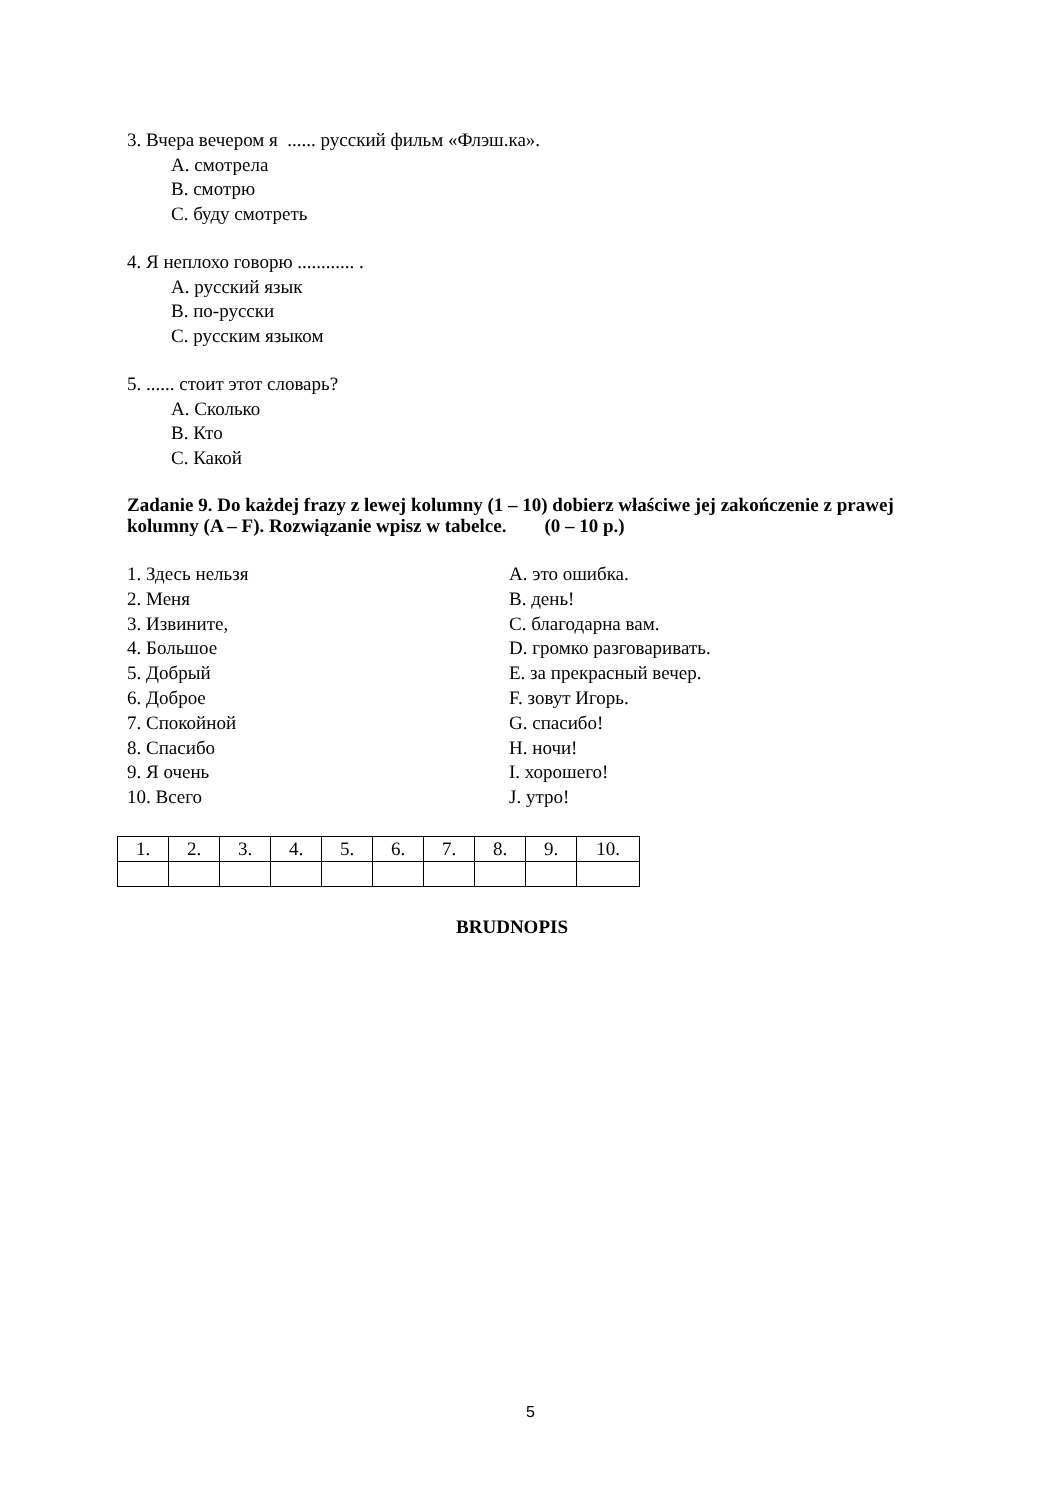3. Вчера вечером я ...... русский фильм «Флэш.ка».
A. смотрела
B. смотрю
C. буду смотреть
4. Я неплохо говорю ............ .
A. русский язык
B. по-русски
C. русским языком
5. ...... стоит этот словарь?
A. Сколько
B. Кто
C. Какой
Zadanie 9. Do każdej frazy z lewej kolumny (1 – 10) dobierz właściwe jej zakończenie z prawej kolumny (A – F). Rozwiązanie wpisz w tabelce. (0 – 10 p.)
1. Здесь нельзя
2. Меня
3. Извините,
4. Большое
5. Добрый
6. Доброе
7. Спокойной
8. Спасибо
9. Я очень
10. Всего
A. это ошибка.
B. день!
C. благодарна вам.
D. громко разговаривать.
E. за прекрасный вечер.
F. зовут Игорь.
G. спасибо!
H. ночи!
I. хорошего!
J. утро!
| 1. | 2. | 3. | 4. | 5. | 6. | 7. | 8. | 9. | 10. |
BRUDNOPIS
5